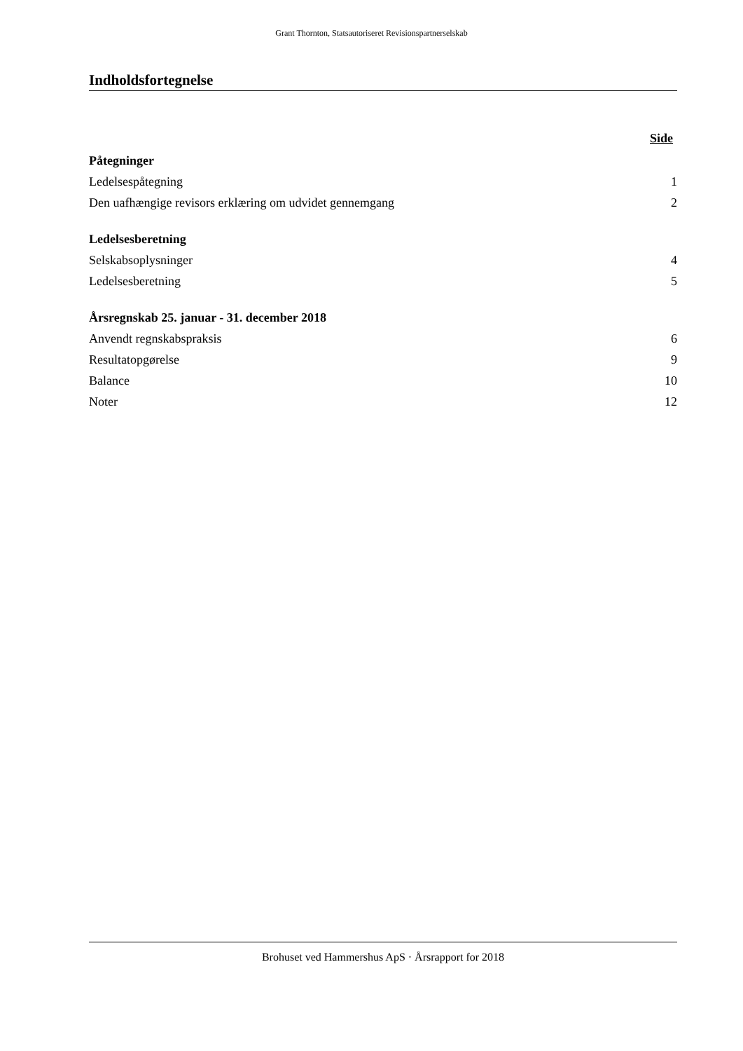Grant Thornton, Statsautoriseret Revisionspartnerselskab
Indholdsfortegnelse
Side
Påtegninger
Ledelsespåtegning 1
Den uafhængige revisors erklæring om udvidet gennemgang 2
Ledelsesberetning
Selskabsoplysninger 4
Ledelsesberetning 5
Årsregnskab 25. januar - 31. december 2018
Anvendt regnskabspraksis 6
Resultatopgørelse 9
Balance 10
Noter 12
Brohuset ved Hammershus ApS · Årsrapport for 2018